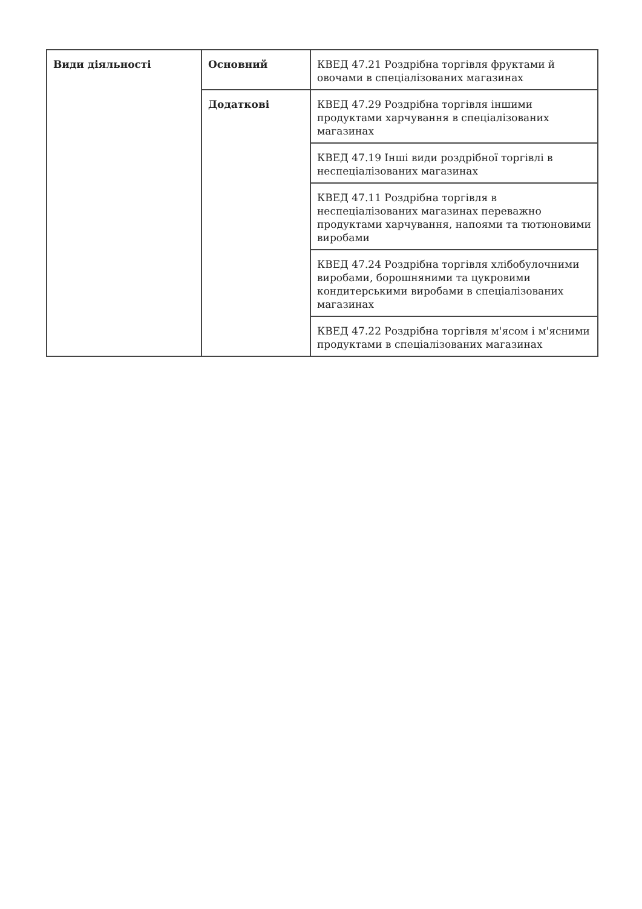| Види діяльності | Основний | КВЕД 47.21 Роздрібна торгівля фруктами й овочами в спеціалізованих магазинах |
| | Додаткові | КВЕД 47.29 Роздрібна торгівля іншими продуктами харчування в спеціалізованих магазинах |
| | | КВЕД 47.19 Інші види роздрібної торгівлі в неспеціалізованих магазинах |
| | | КВЕД 47.11 Роздрібна торгівля в неспеціалізованих магазинах переважно продуктами харчування, напоями та тютюновими виробами |
| | | КВЕД 47.24 Роздрібна торгівля хлібобулочними виробами, борошняними та цукровими кондитерськими виробами в спеціалізованих магазинах |
| | | КВЕД 47.22 Роздрібна торгівля м'ясом і м'ясними продуктами в спеціалізованих магазинах |